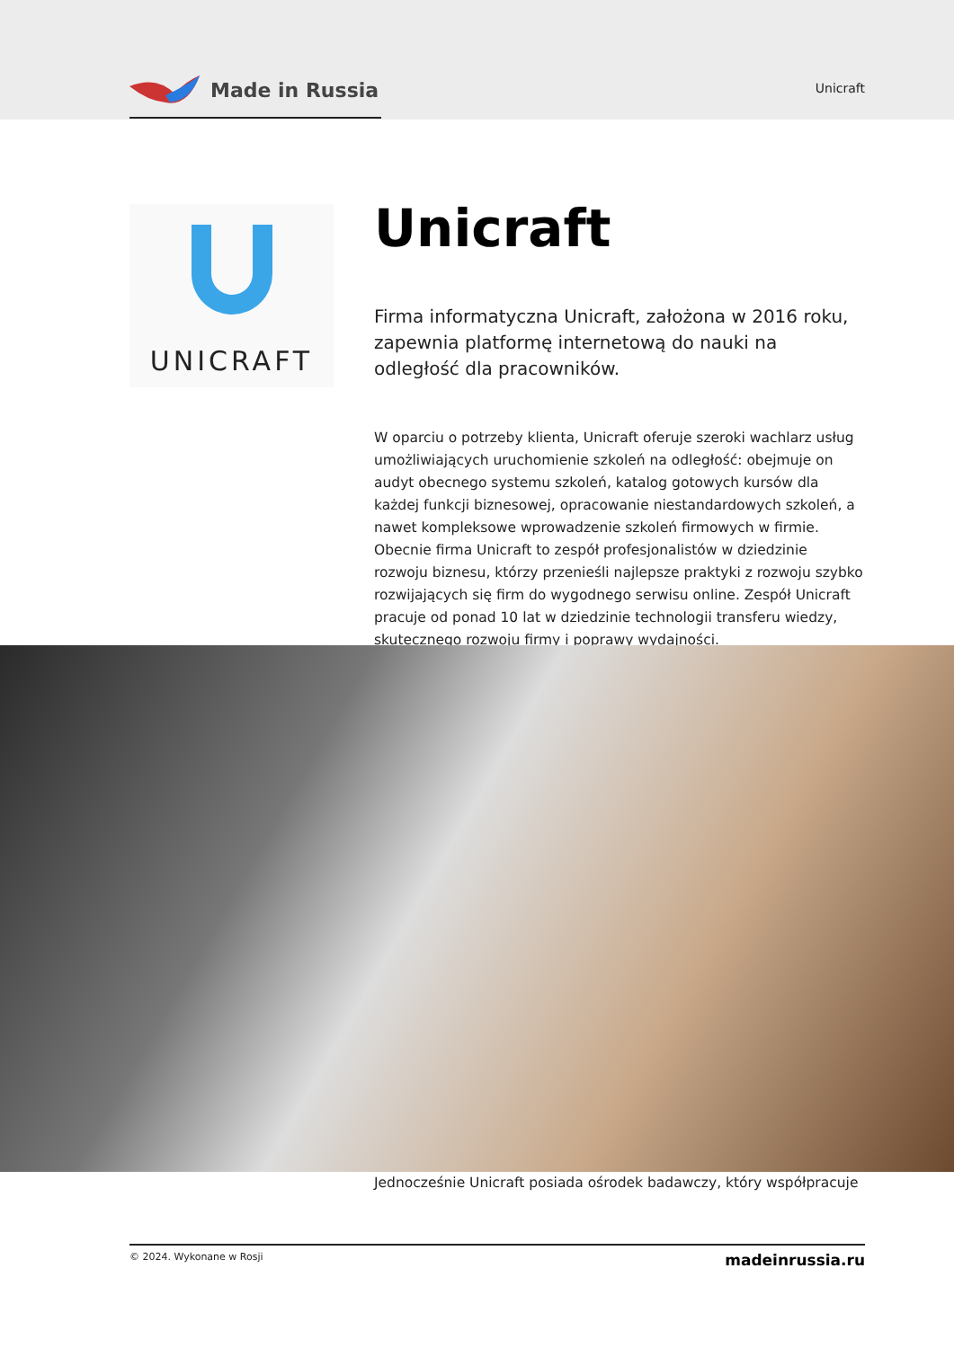Made in Russia
Unicraft
UNICRAFT
Unicraft
Firma informatyczna Unicraft, założona w 2016 roku, zapewnia platformę internetową do nauki na odległość dla pracowników.
W oparciu o potrzeby klienta, Unicraft oferuje szeroki wachlarz usług umożliwiających uruchomienie szkoleń na odległość: obejmuje on audyt obecnego systemu szkoleń, katalog gotowych kursów dla każdej funkcji biznesowej, opracowanie niestandardowych szkoleń, a nawet kompleksowe wprowadzenie szkoleń firmowych w firmie. Obecnie firma Unicraft to zespół profesjonalistów w dziedzinie rozwoju biznesu, którzy przenieśli najlepsze praktyki z rozwoju szybko rozwijających się firm do wygodnego serwisu online. Zespół Unicraft pracuje od ponad 10 lat w dziedzinie technologii transferu wiedzy, skutecznego rozwoju firmy i poprawy wydajności.
Jednocześnie Unicraft posiada ośrodek badawczy, który współpracuje
© 2024. Wykonane w Rosji madeinrussia.ru